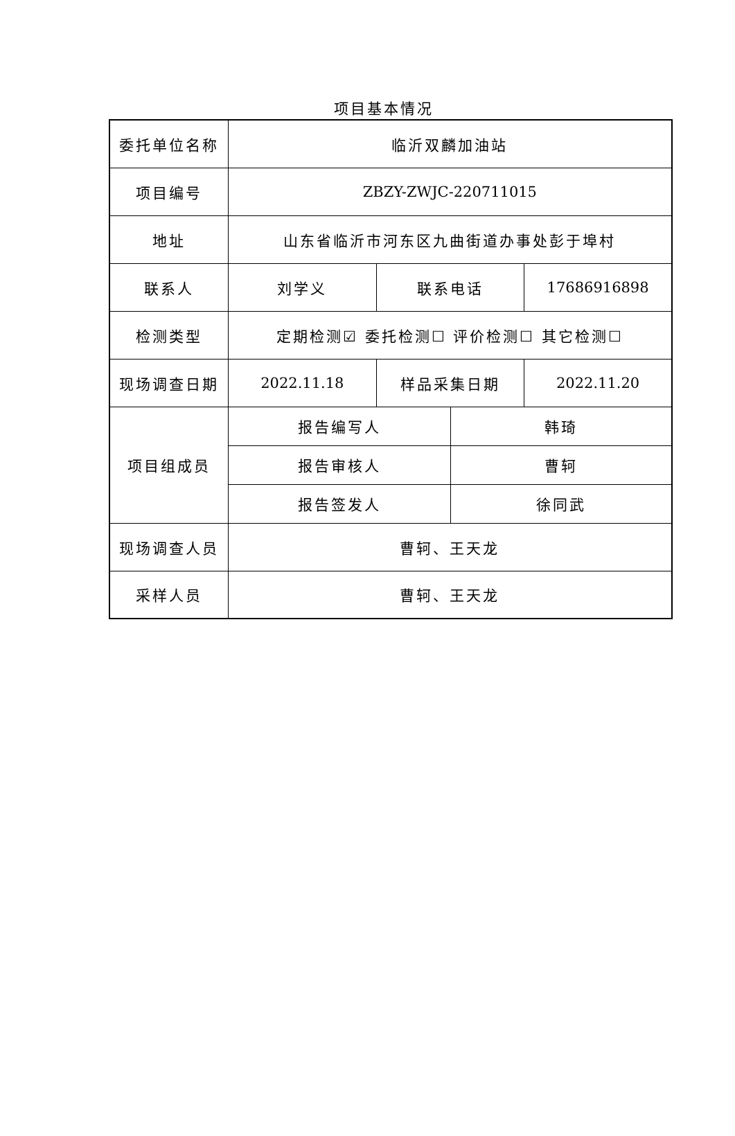项目基本情况
| 委托单位名称 | 临沂双麟加油站 | | | |
| 项目编号 | ZBZY-ZWJC-220711015 | | | |
| 地址 | 山东省临沂市河东区九曲街道办事处彭于埠村 | | | |
| 联系人 | 刘学义 | 联系电话 | | 17686916898 |
| 检测类型 | 定期检测☑ 委托检测☐ 评价检测☐ 其它检测☐ | | | |
| 现场调查日期 | 2022.11.18 | 样品采集日期 | | 2022.11.20 |
| 项目组成员 | 报告编写人 | | 韩琦 | |
| | 报告审核人 | | 曹轲 | |
| | 报告签发人 | | 徐同武 | |
| 现场调查人员 | 曹轲、王天龙 | | | |
| 采样人员 | 曹轲、王天龙 | | | |